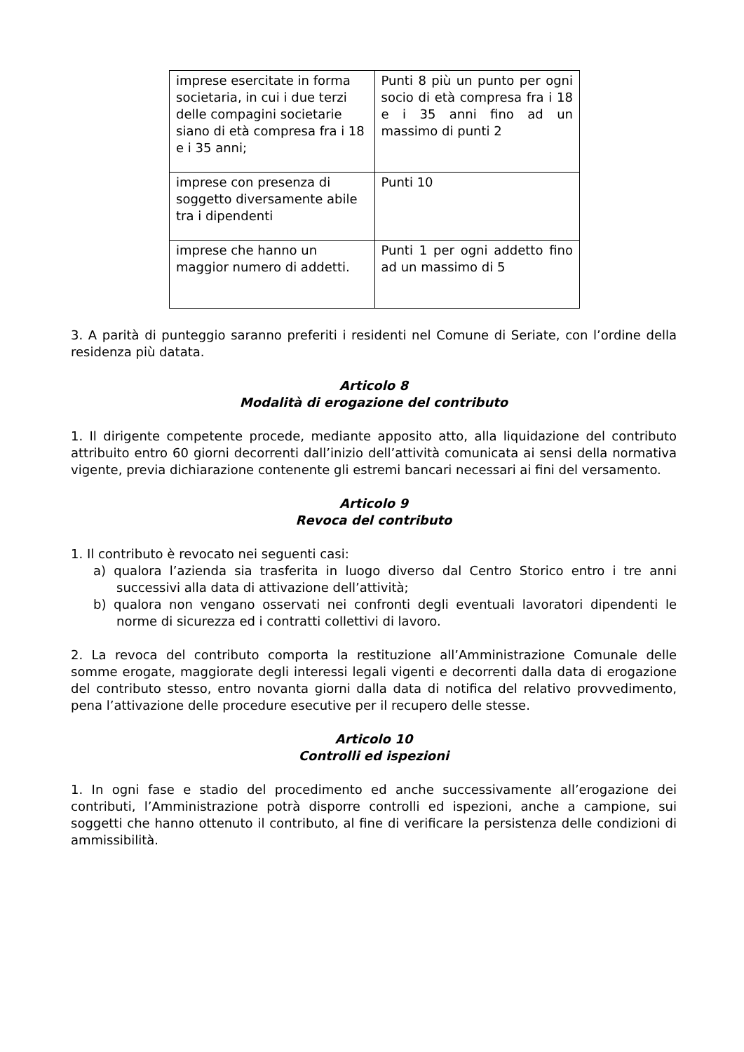| imprese esercitate in forma societaria, in cui i due terzi delle compagini societarie siano di età compresa fra i 18 e i 35 anni; | Punti 8 più un punto per ogni socio di età compresa fra i 18 e i 35 anni fino ad un massimo di punti 2 |
| imprese con presenza di soggetto diversamente abile tra i dipendenti | Punti 10 |
| imprese che hanno un maggior numero di addetti. | Punti 1 per ogni addetto fino ad un massimo di 5 |
3. A parità di punteggio saranno preferiti i residenti nel Comune di Seriate, con l’ordine della residenza più datata.
Articolo 8
Modalità di erogazione del contributo
1. Il dirigente competente procede, mediante apposito atto, alla liquidazione del contributo attribuito entro 60 giorni decorrenti dall’inizio dell’attività comunicata ai sensi della normativa vigente, previa dichiarazione contenente gli estremi bancari necessari ai fini del versamento.
Articolo 9
Revoca del contributo
1. Il contributo è revocato nei seguenti casi:
a) qualora l’azienda sia trasferita in luogo diverso dal Centro Storico entro i tre anni successivi alla data di attivazione dell’attività;
b) qualora non vengano osservati nei confronti degli eventuali lavoratori dipendenti le norme di sicurezza ed i contratti collettivi di lavoro.
2. La revoca del contributo comporta la restituzione all’Amministrazione Comunale delle somme erogate, maggiorate degli interessi legali vigenti e decorrenti dalla data di erogazione del contributo stesso, entro novanta giorni dalla data di notifica del relativo provvedimento, pena l’attivazione delle procedure esecutive per il recupero delle stesse.
Articolo 10
Controlli ed ispezioni
1. In ogni fase e stadio del procedimento ed anche successivamente all’erogazione dei contributi, l’Amministrazione potrà disporre controlli ed ispezioni, anche a campione, sui soggetti che hanno ottenuto il contributo, al fine di verificare la persistenza delle condizioni di ammissibilità.